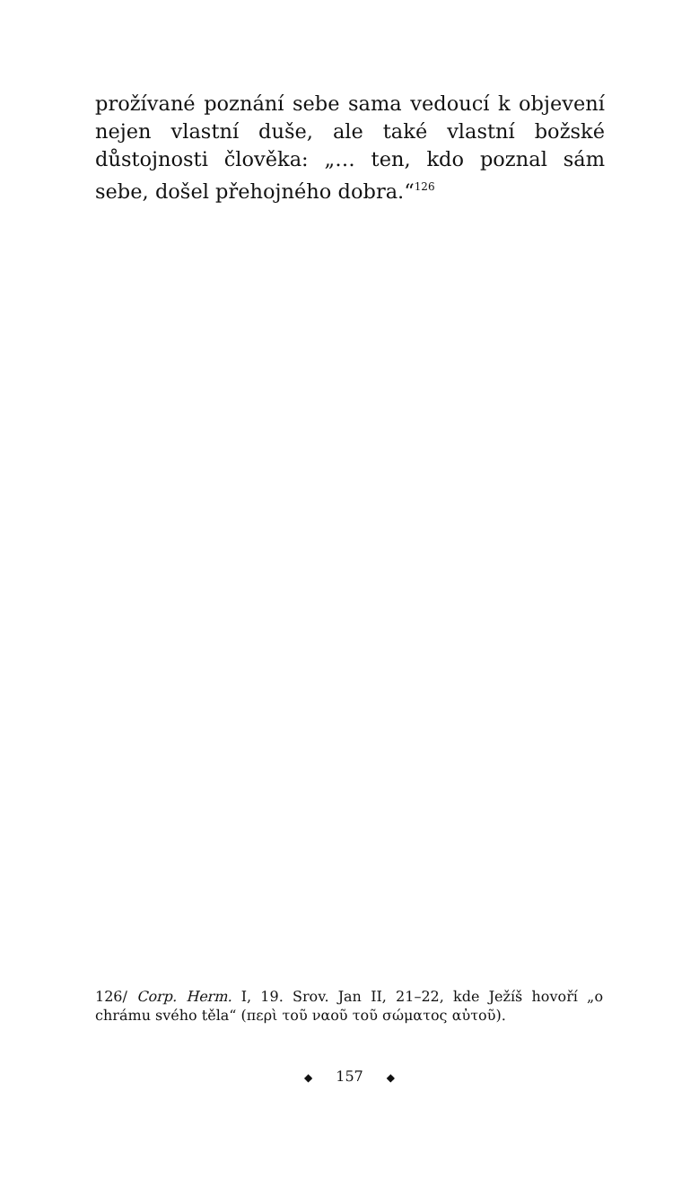prožívané poznání sebe sama vedoucí k objevení nejen vlastní duše, ale také vlastní božské důstojnosti člověka: „… ten, kdo poznal sám sebe, došel přehojného dobra.“<sup>126</sup>
126/ Corp. Herm. I, 19. Srov. Jan II, 21–22, kde Ježíš hovoří „o chrámu svého těla“ (περὶ τοῦ ναοῦ τοῦ σώματος αὐτοῦ).
◆ 157 ◆